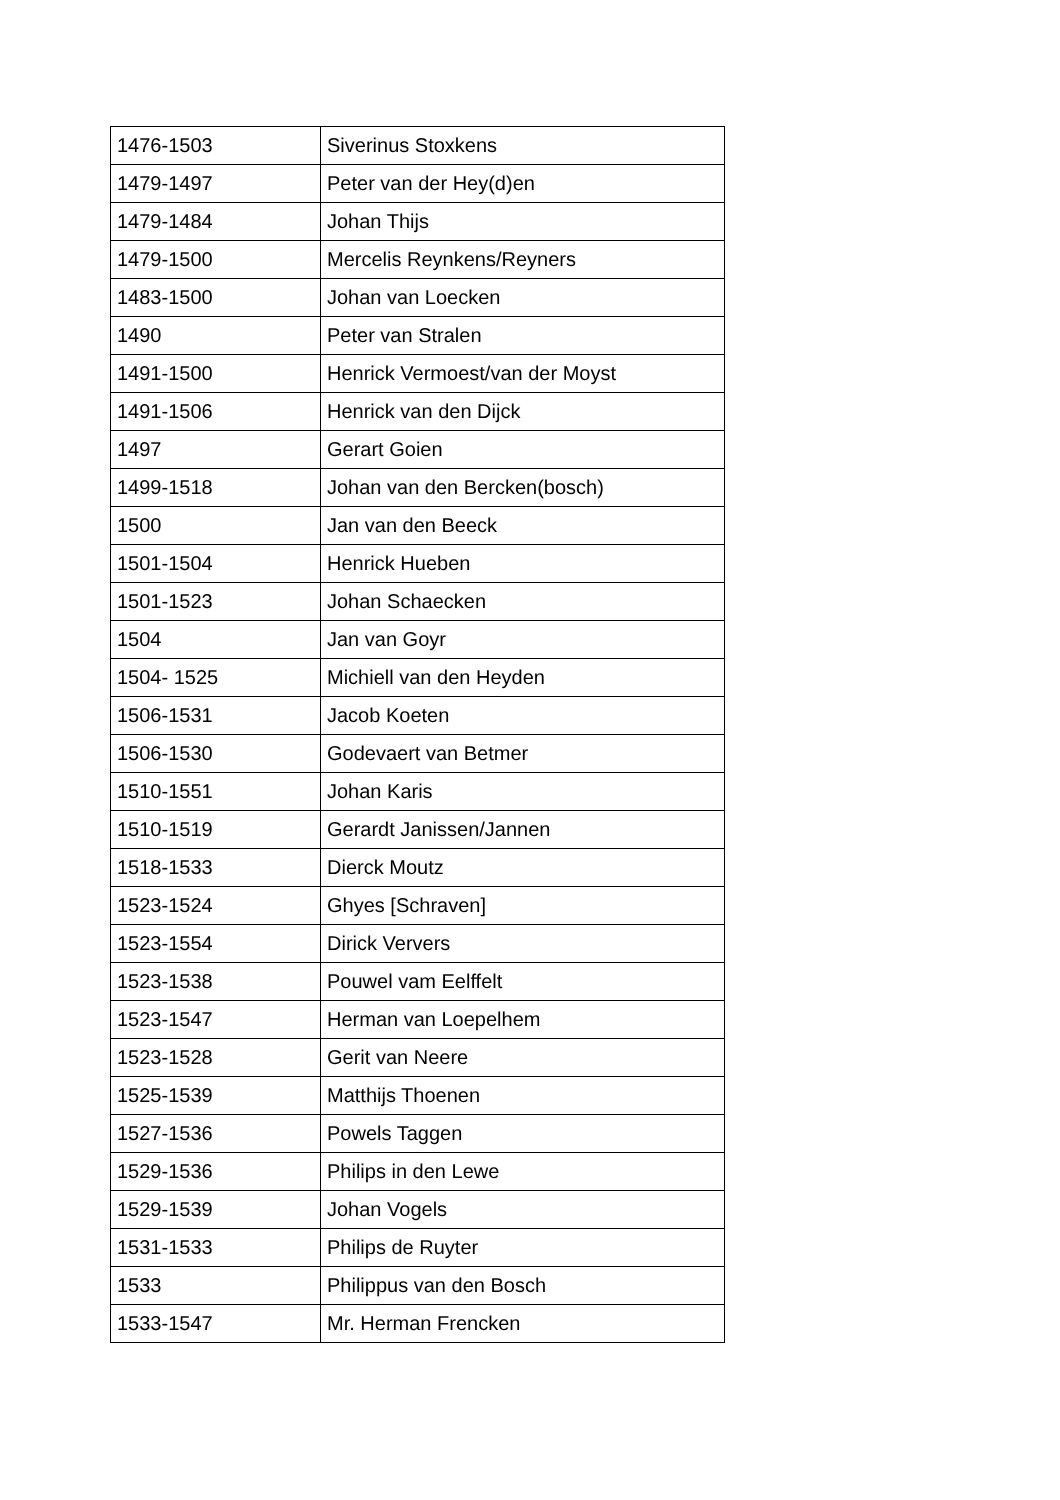| 1476-1503 | Siverinus Stoxkens |
| 1479-1497 | Peter van der Hey(d)en |
| 1479-1484 | Johan Thijs |
| 1479-1500 | Mercelis Reynkens/Reyners |
| 1483-1500 | Johan van Loecken |
| 1490 | Peter van Stralen |
| 1491-1500 | Henrick Vermoest/van der Moyst |
| 1491-1506 | Henrick van den Dijck |
| 1497 | Gerart Goien |
| 1499-1518 | Johan van den Bercken(bosch) |
| 1500 | Jan van den Beeck |
| 1501-1504 | Henrick Hueben |
| 1501-1523 | Johan Schaecken |
| 1504 | Jan van Goyr |
| 1504- 1525 | Michiell van den Heyden |
| 1506-1531 | Jacob Koeten |
| 1506-1530 | Godevaert van Betmer |
| 1510-1551 | Johan Karis |
| 1510-1519 | Gerardt Janissen/Jannen |
| 1518-1533 | Dierck Moutz |
| 1523-1524 | Ghyes [Schraven] |
| 1523-1554 | Dirick Ververs |
| 1523-1538 | Pouwel vam Eelffelt |
| 1523-1547 | Herman van Loepelhem |
| 1523-1528 | Gerit van Neere |
| 1525-1539 | Matthijs Thoenen |
| 1527-1536 | Powels Taggen |
| 1529-1536 | Philips in den Lewe |
| 1529-1539 | Johan Vogels |
| 1531-1533 | Philips de Ruyter |
| 1533 | Philippus van den Bosch |
| 1533-1547 | Mr. Herman Frencken |